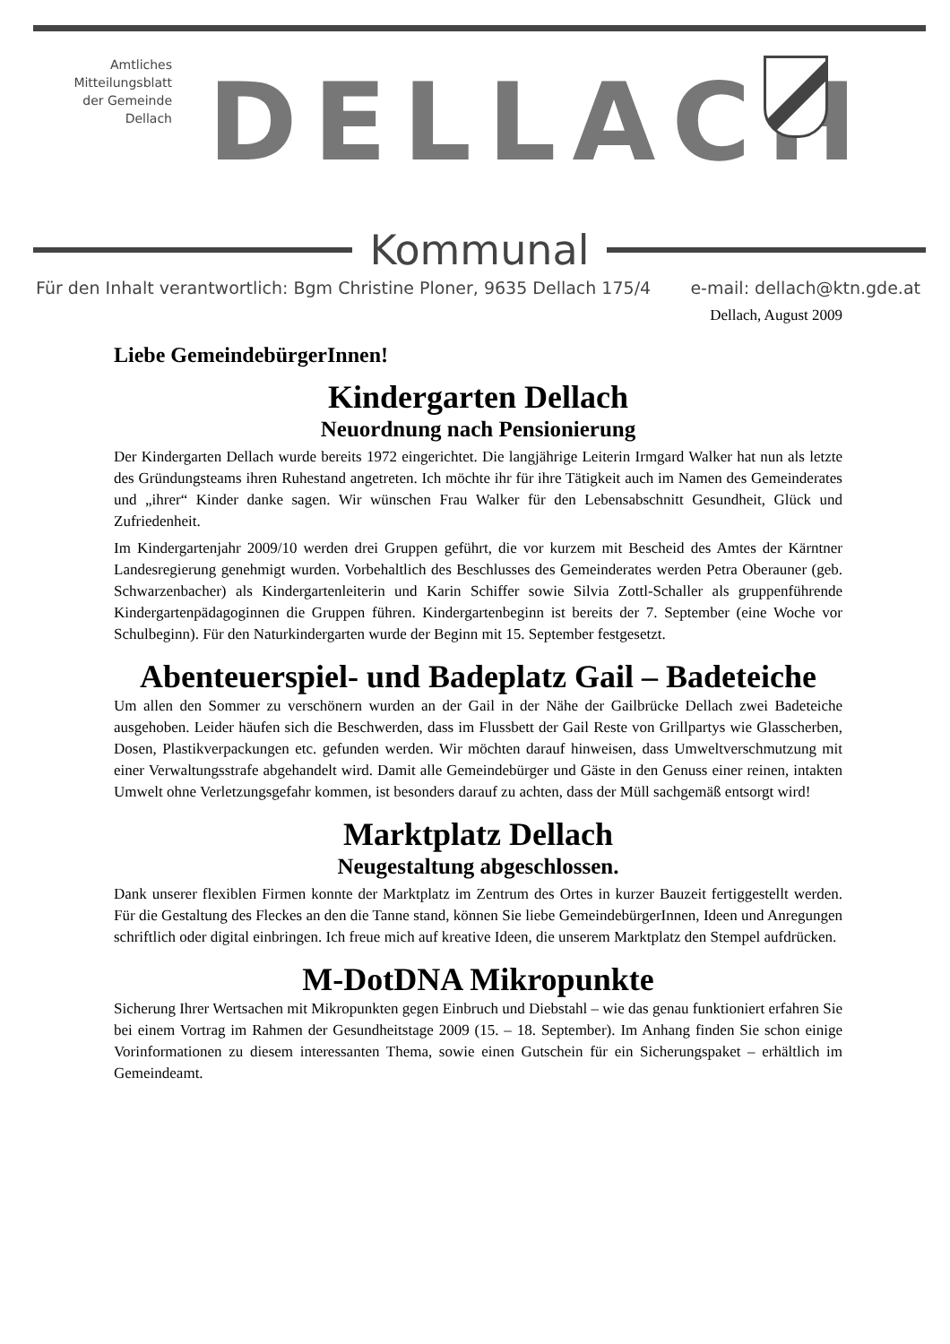Amtliches
Mitteilungsblatt
der Gemeinde
Dellach
DELLACH
Kommunal
Für den Inhalt verantwortlich: Bgm Christine Ploner, 9635 Dellach 175/4 e-mail: dellach@ktn.gde.at
Dellach, August 2009
Liebe GemeindebürgerInnen!
Kindergarten Dellach
Neuordnung nach Pensionierung
Der Kindergarten Dellach wurde bereits 1972 eingerichtet. Die langjährige Leiterin Irmgard Walker hat nun als letzte des Gründungsteams ihren Ruhestand angetreten. Ich möchte ihr für ihre Tätigkeit auch im Namen des Gemeinderates und „ihrer“ Kinder danke sagen. Wir wünschen Frau Walker für den Lebensabschnitt Gesundheit, Glück und Zufriedenheit.
Im Kindergartenjahr 2009/10 werden drei Gruppen geführt, die vor kurzem mit Bescheid des Amtes der Kärntner Landesregierung genehmigt wurden. Vorbehaltlich des Beschlusses des Gemeinderates werden Petra Oberauner (geb. Schwarzenbacher) als Kindergartenleiterin und Karin Schiffer sowie Silvia Zottl-Schaller als gruppenführende Kindergartenpädagoginnen die Gruppen führen. Kindergartenbeginn ist bereits der 7. September (eine Woche vor Schulbeginn). Für den Naturkindergarten wurde der Beginn mit 15. September festgesetzt.
Abenteuerspiel- und Badeplatz Gail – Badeteiche
Um allen den Sommer zu verschönern wurden an der Gail in der Nähe der Gailbrücke Dellach zwei Badeteiche ausgehoben. Leider häufen sich die Beschwerden, dass im Flussbett der Gail Reste von Grillpartys wie Glasscherben, Dosen, Plastikverpackungen etc. gefunden werden. Wir möchten darauf hinweisen, dass Umweltverschmutzung mit einer Verwaltungsstrafe abgehandelt wird. Damit alle Gemeindebürger und Gäste in den Genuss einer reinen, intakten Umwelt ohne Verletzungsgefahr kommen, ist besonders darauf zu achten, dass der Müll sachgemäß entsorgt wird!
Marktplatz Dellach
Neugestaltung abgeschlossen.
Dank unserer flexiblen Firmen konnte der Marktplatz im Zentrum des Ortes in kurzer Bauzeit fertiggestellt werden. Für die Gestaltung des Fleckes an den die Tanne stand, können Sie liebe GemeindebürgerInnen, Ideen und Anregungen schriftlich oder digital einbringen. Ich freue mich auf kreative Ideen, die unserem Marktplatz den Stempel aufdrücken.
M-DotDNA Mikropunkte
Sicherung Ihrer Wertsachen mit Mikropunkten gegen Einbruch und Diebstahl – wie das genau funktioniert erfahren Sie bei einem Vortrag im Rahmen der Gesundheitstage 2009 (15. – 18. September). Im Anhang finden Sie schon einige Vorinformationen zu diesem interessanten Thema, sowie einen Gutschein für ein Sicherungspaket – erhältlich im Gemeindeamt.